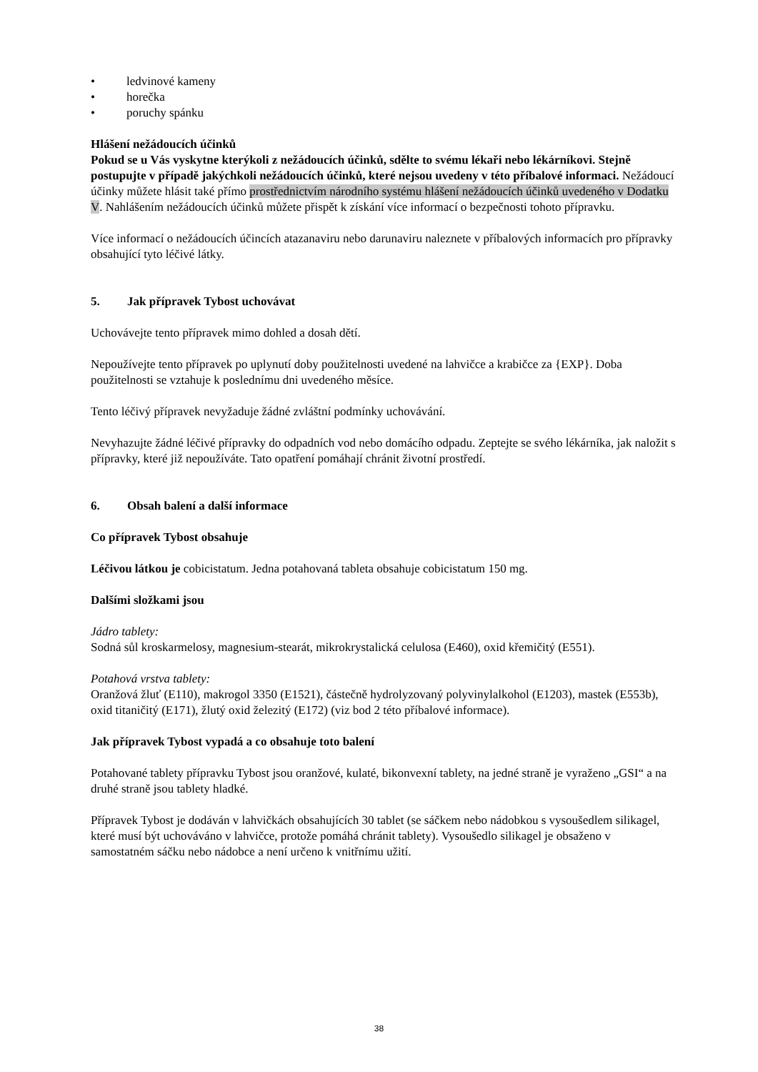• ledvinové kameny
• horečka
• poruchy spánku
Hlášení nežádoucích účinků
Pokud se u Vás vyskytne kterýkoli z nežádoucích účinků, sdělte to svému lékaři nebo lékárníkovi. Stejně postupujte v případě jakýchkoli nežádoucích účinků, které nejsou uvedeny v této příbalové informaci. Nežádoucí účinky můžete hlásit také přímo prostřednictvím národního systému hlášení nežádoucích účinků uvedeného v Dodatku V. Nahlášením nežádoucích účinků můžete přispět k získání více informací o bezpečnosti tohoto přípravku.
Více informací o nežádoucích účincích atazanaviru nebo darunaviru naleznete v příbalových informacích pro přípravky obsahující tyto léčivé látky.
5. Jak přípravek Tybost uchovávat
Uchovávejte tento přípravek mimo dohled a dosah dětí.
Nepoužívejte tento přípravek po uplynutí doby použitelnosti uvedené na lahvičce a krabičce za {EXP}. Doba použitelnosti se vztahuje k poslednímu dni uvedeného měsíce.
Tento léčivý přípravek nevyžaduje žádné zvláštní podmínky uchovávání.
Nevyhazujte žádné léčivé přípravky do odpadních vod nebo domácího odpadu. Zeptejte se svého lékárníka, jak naložit s přípravky, které již nepoužíváte. Tato opatření pomáhají chránit životní prostředí.
6. Obsah balení a další informace
Co přípravek Tybost obsahuje
Léčivou látkou je cobicistatum. Jedna potahovaná tableta obsahuje cobicistatum 150 mg.
Dalšími složkami jsou
Jádro tablety:
Sodná sůl kroskarmelosy, magnesium-stearát, mikrokrystalická celulosa (E460), oxid křemičitý (E551).
Potahová vrstva tablety:
Oranžová žluť (E110), makrogol 3350 (E1521), částečně hydrolyzovaný polyvinylalkohol (E1203), mastek (E553b), oxid titaničitý (E171), žlutý oxid železitý (E172) (viz bod 2 této příbalové informace).
Jak přípravek Tybost vypadá a co obsahuje toto balení
Potahované tablety přípravku Tybost jsou oranžové, kulaté, bikonvexní tablety, na jedné straně je vyraženo „GSI“ a na druhé straně jsou tablety hladké.
Přípravek Tybost je dodáván v lahvičkách obsahujících 30 tablet (se sáčkem nebo nádobkou s vysoušedlem silikagel, které musí být uchováváno v lahvičce, protože pomáhá chránit tablety). Vysoušedlo silikagel je obsaženo v samostatném sáčku nebo nádobce a není určeno k vnitřnímu užití.
38